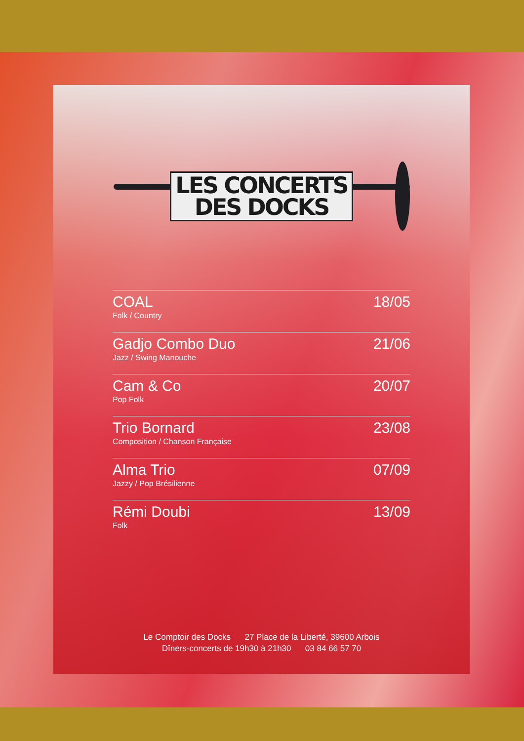LES CONCERTS
DES DOCKS
COAL
Folk / Country
18/05
Gadjo Combo Duo
Jazz / Swing Manouche
21/06
Cam & Co
Pop Folk
20/07
Trio Bornard
Composition / Chanson Française
23/08
Alma Trio
Jazzy / Pop Brésilienne
07/09
Rémi Doubi
Folk
13/09
Le Comptoir des Docks 27 Place de la Liberté, 39600 Arbois
Dîners-concerts de 19h30 à 21h30 03 84 66 57 70